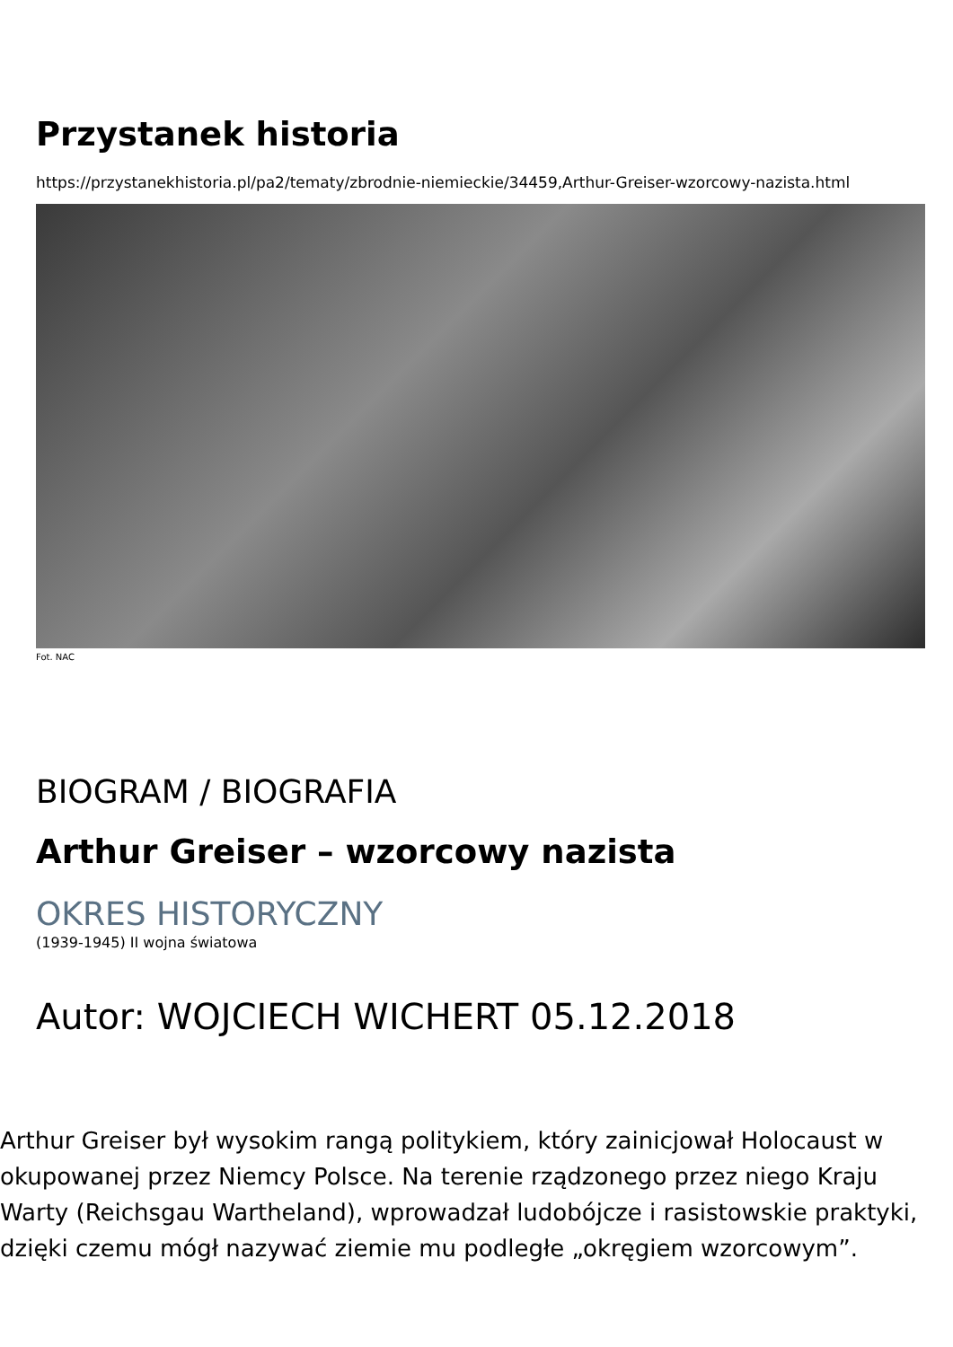Przystanek historia
https://przystanekhistoria.pl/pa2/tematy/zbrodnie-niemieckie/34459,Arthur-Greiser-wzorcowy-nazista.html
Fot. NAC
BIOGRAM / BIOGRAFIA
Arthur Greiser – wzorcowy nazista
OKRES HISTORYCZNY
(1939-1945) II wojna światowa
Autor: WOJCIECH WICHERT 05.12.2018
Arthur Greiser był wysokim rangą politykiem, który zainicjował Holocaust w okupowanej przez Niemcy Polsce. Na terenie rządzonego przez niego Kraju Warty (Reichsgau Wartheland), wprowadzał ludobójcze i rasistowskie praktyki, dzięki czemu mógł nazywać ziemie mu podległe „okręgiem wzorcowym”.